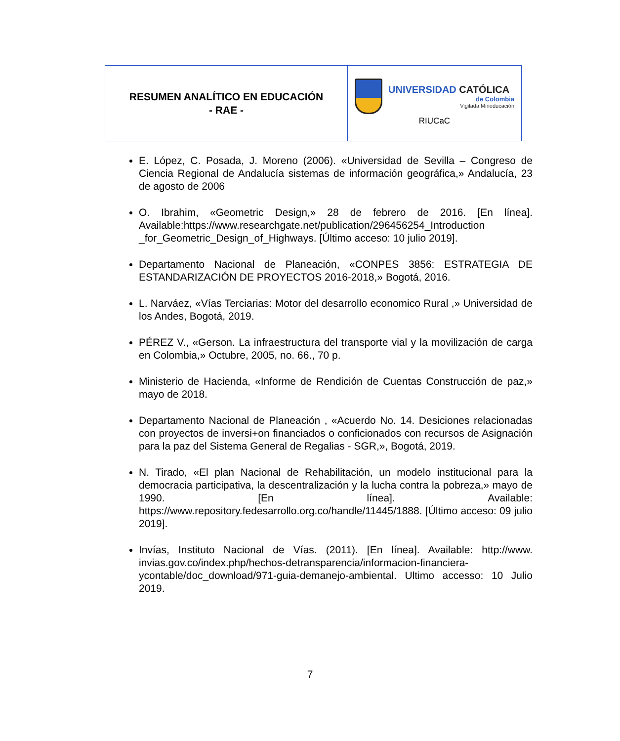RESUMEN ANALÍTICO EN EDUCACIÓN
- RAE -
UNIVERSIDAD CATÓLICA
de Colombia
Vigilada Mineducación
RIUCaC
E. López, C. Posada, J. Moreno (2006). «Universidad de Sevilla – Congreso de Ciencia Regional de Andalucía sistemas de información geográfica,» Andalucía, 23 de agosto de 2006
O. Ibrahim, «Geometric Design,» 28 de febrero de 2016. [En línea]. Available:https://www.researchgate.net/publication/296456254_Introduction _for_Geometric_Design_of_Highways. [Último acceso: 10 julio 2019].
Departamento Nacional de Planeación, «CONPES 3856: ESTRATEGIA DE ESTANDARIZACIÓN DE PROYECTOS 2016-2018,» Bogotá, 2016.
L. Narváez, «Vías Terciarias: Motor del desarrollo economico Rural ,» Universidad de los Andes, Bogotá, 2019.
PÉREZ V., «Gerson. La infraestructura del transporte vial y la movilización de carga en Colombia,» Octubre, 2005, no. 66., 70 p.
Ministerio de Hacienda, «Informe de Rendición de Cuentas Construcción de paz,» mayo de 2018.
Departamento Nacional de Planeación , «Acuerdo No. 14. Desiciones relacionadas con proyectos de inversi+on financiados o conficionados con recursos de Asignación para la paz del Sistema General de Regalias - SGR,», Bogotá, 2019.
N. Tirado, «El plan Nacional de Rehabilitación, un modelo institucional para la democracia participativa, la descentralización y la lucha contra la pobreza,» mayo de 1990. [En línea]. Available: https://www.repository.fedesarrollo.org.co/handle/11445/1888. [Último acceso: 09 julio 2019].
Invías, Instituto Nacional de Vías. (2011). [En línea]. Available: http://www. invias.gov.co/index.php/hechos-detransparencia/informacion-financiera-ycontable/doc_download/971-guia-demanejo-ambiental. Ultimo accesso: 10 Julio 2019.
7